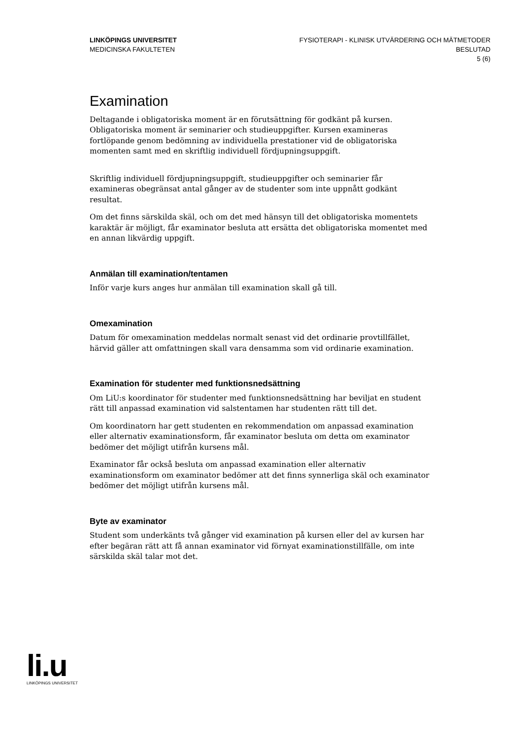LINKÖPINGS UNIVERSITET
MEDICINSKA FAKULTETEN
FYSIOTERAPI - KLINISK UTVÄRDERING OCH MÄTMETODER
BESLUTAD
5 (6)
Examination
Deltagande i obligatoriska moment är en förutsättning för godkänt på kursen. Obligatoriska moment är seminarier och studieuppgifter. Kursen examineras fortlöpande genom bedömning av individuella prestationer vid de obligatoriska momenten samt med en skriftlig individuell fördjupningsuppgift.
Skriftlig individuell fördjupningsuppgift, studieuppgifter och seminarier får examineras obegränsat antal gånger av de studenter som inte uppnått godkänt resultat.
Om det finns särskilda skäl, och om det med hänsyn till det obligatoriska momentets karaktär är möjligt, får examinator besluta att ersätta det obligatoriska momentet med en annan likvärdig uppgift.
Anmälan till examination/tentamen
Inför varje kurs anges hur anmälan till examination skall gå till.
Omexamination
Datum för omexamination meddelas normalt senast vid det ordinarie provtillfället, härvid gäller att omfattningen skall vara densamma som vid ordinarie examination.
Examination för studenter med funktionsnedsättning
Om LiU:s koordinator för studenter med funktionsnedsättning har beviljat en student rätt till anpassad examination vid salstentamen har studenten rätt till det.
Om koordinatorn har gett studenten en rekommendation om anpassad examination eller alternativ examinationsform, får examinator besluta om detta om examinator bedömer det möjligt utifrån kursens mål.
Examinator får också besluta om anpassad examination eller alternativ examinationsform om examinator bedömer att det finns synnerliga skäl och examinator bedömer det möjligt utifrån kursens mål.
Byte av examinator
Student som underkänts två gånger vid examination på kursen eller del av kursen har efter begäran rätt att få annan examinator vid förnyat examinationstillfälle, om inte särskilda skäl talar mot det.
li.u
LINKÖPINGS UNIVERSITET